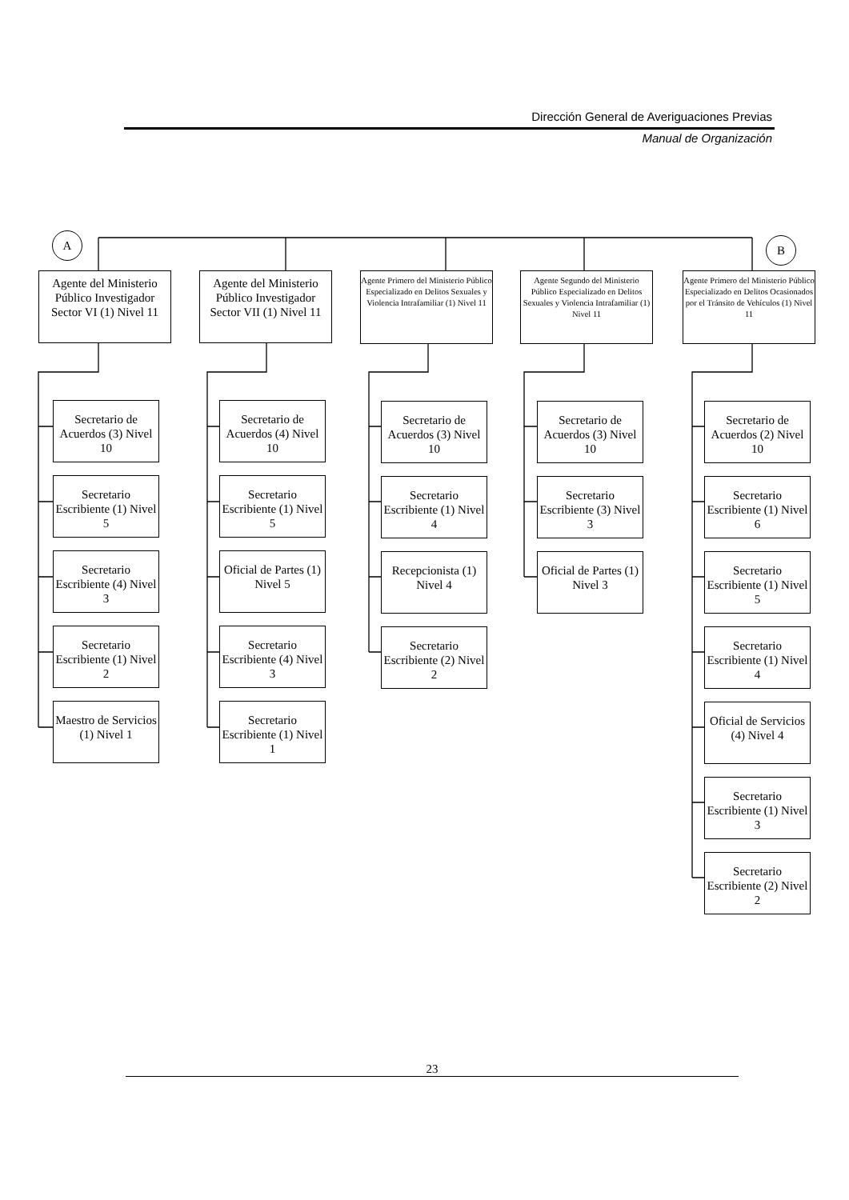Dirección General de Averiguaciones Previas
Manual de Organización
A
B
Agente del Ministerio Público Investigador Sector VI (1) Nivel 11
Secretario de Acuerdos (3) Nivel 10
Secretario Escribiente (1) Nivel 5
Secretario Escribiente (4) Nivel 3
Secretario Escribiente (1) Nivel 2
Maestro de Servicios (1) Nivel 1
Agente del Ministerio Público Investigador Sector VII (1) Nivel 11
Secretario de Acuerdos (4) Nivel 10
Secretario Escribiente (1) Nivel 5
Oficial de Partes (1) Nivel 5
Secretario Escribiente (4) Nivel 3
Secretario Escribiente (1) Nivel 1
Agente Primero del Ministerio Público Especializado en Delitos Sexuales y Violencia Intrafamiliar (1) Nivel 11
Secretario de Acuerdos (3) Nivel 10
Secretario Escribiente (1) Nivel 4
Recepcionista (1) Nivel 4
Secretario Escribiente (2) Nivel 2
Agente Segundo del Ministerio Público Especializado en Delitos Sexuales y Violencia Intrafamiliar (1) Nivel 11
Secretario de Acuerdos (3) Nivel 10
Secretario Escribiente (3) Nivel 3
Oficial de Partes (1) Nivel 3
Agente Primero del Ministerio Público Especializado en Delitos Ocasionados por el Tránsito de Vehículos (1) Nivel 11
Secretario de Acuerdos (2) Nivel 10
Secretario Escribiente (1) Nivel 6
Secretario Escribiente (1) Nivel 5
Secretario Escribiente (1) Nivel 4
Oficial de Servicios (4) Nivel 4
Secretario Escribiente (1) Nivel 3
Secretario Escribiente (2) Nivel 2
23